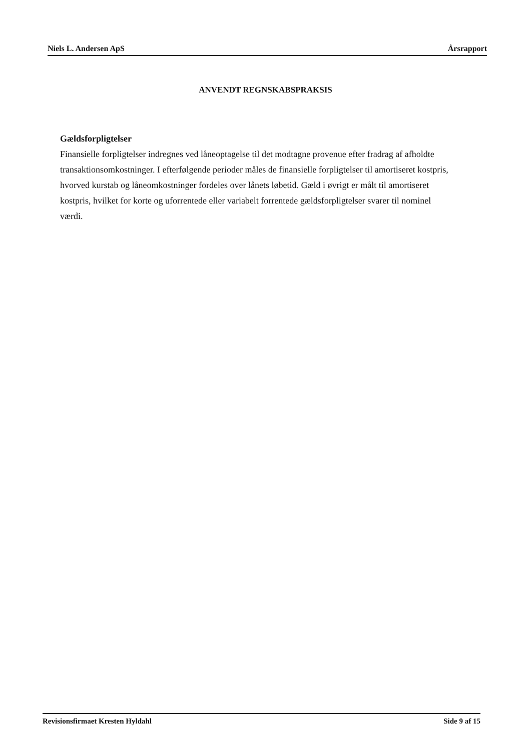Niels L. Andersen ApS Årsrapport
ANVENDT REGNSKABSPRAKSIS
Gældsforpligtelser
Finansielle forpligtelser indregnes ved låneoptagelse til det modtagne provenue efter fradrag af afholdte transaktionsomkostninger. I efterfølgende perioder måles de finansielle forpligtelser til amortiseret kostpris, hvorved kurstab og låneomkostninger fordeles over lånets løbetid. Gæld i øvrigt er målt til amortiseret kostpris, hvilket for korte og uforrentede eller variabelt forrentede gældsforpligtelser svarer til nominel værdi.
Revisionsfirmaet Kresten Hyldahl Side 9 af 15